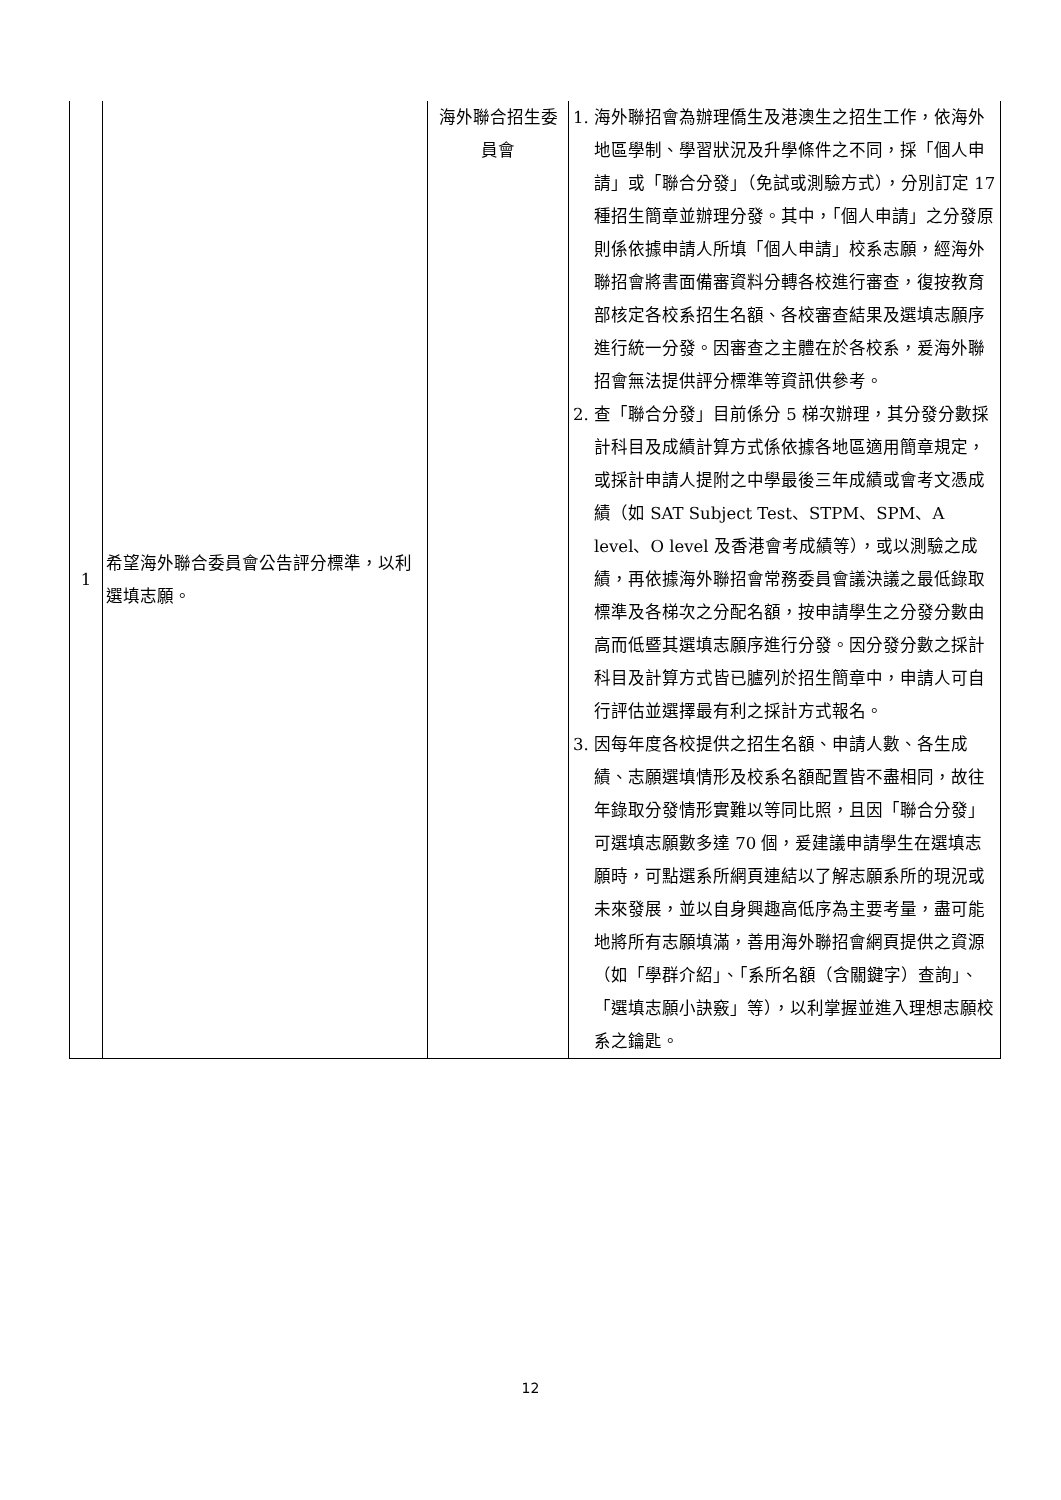| 1 | 希望海外聯合委員會公告評分標準，以利選填志願。 | 海外聯合招生委員會 | 1. 海外聯招會為辦理僑生及港澳生之招生工作，依海外地區學制、學習狀況及升學條件之不同，採「個人申請」或「聯合分發」（免試或測驗方式），分別訂定 17 種招生簡章並辦理分發。其中，「個人申請」之分發原則係依據申請人所填「個人申請」校系志願，經海外聯招會將書面備審資料分轉各校進行審查，復按教育部核定各校系招生名額、各校審查結果及選填志願序進行統一分發。因審查之主體在於各校系，爰海外聯招會無法提供評分標準等資訊供參考。 2. 查「聯合分發」目前係分 5 梯次辦理，其分發分數採計科目及成績計算方式係依據各地區適用簡章規定，或採計申請人提附之中學最後三年成績或會考文憑成績（如 SAT Subject Test、STPM、SPM、A level、O level 及香港會考成績等），或以測驗之成績，再依據海外聯招會常務委員會議決議之最低錄取標準及各梯次之分配名額，按申請學生之分發分數由高而低暨其選填志願序進行分發。因分發分數之採計科目及計算方式皆已臚列於招生簡章中，申請人可自行評估並選擇最有利之採計方式報名。 3. 因每年度各校提供之招生名額、申請人數、各生成績、志願選填情形及校系名額配置皆不盡相同，故往年錄取分發情形實難以等同比照，且因「聯合分發」可選填志願數多達 70 個，爰建議申請學生在選填志願時，可點選系所網頁連結以了解志願系所的現況或未來發展，並以自身興趣高低序為主要考量，盡可能地將所有志願填滿，善用海外聯招會網頁提供之資源（如「學群介紹」、「系所名額（含關鍵字）查詢」、「選填志願小訣竅」等），以利掌握並進入理想志願校系之鑰匙。 |
12